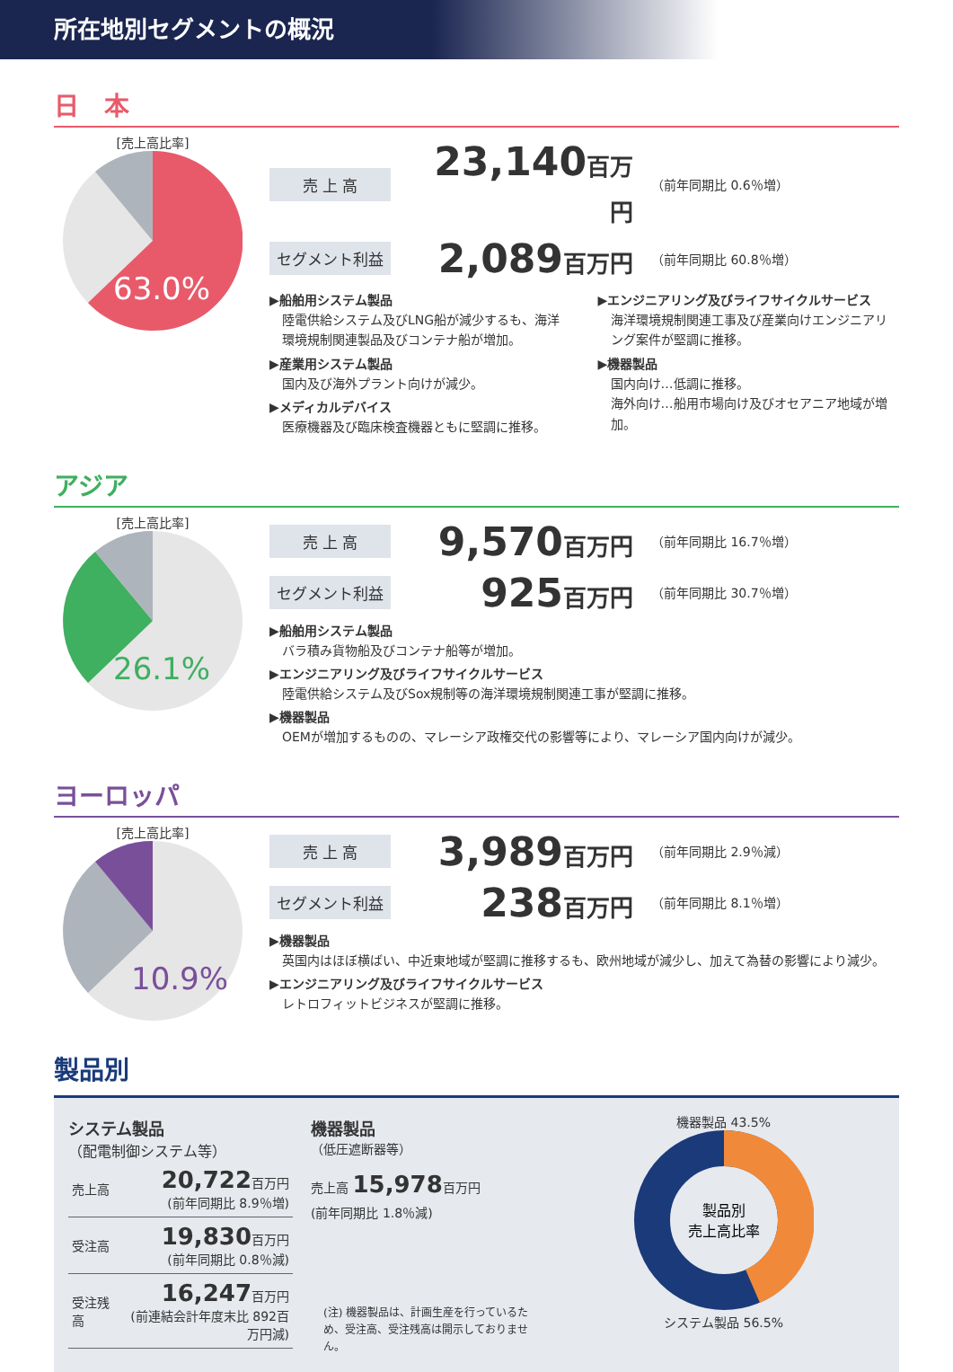所在地別セグメントの概況
日　本
[売上高比率]
63.0%
売 上 高 23,140百万円 （前年同期比 0.6％増）
セグメント利益 2,089百万円 （前年同期比 60.8％増）
▶船舶用システム製品
陸電供給システム及びLNG船が減少するも、海洋環境規制関連製品及びコンテナ船が増加。
▶産業用システム製品
国内及び海外プラント向けが減少。
▶メディカルデバイス
医療機器及び臨床検査機器ともに堅調に推移。
▶エンジニアリング及びライフサイクルサービス
海洋環境規制関連工事及び産業向けエンジニアリング案件が堅調に推移。
▶機器製品
国内向け…低調に推移。
海外向け…船用市場向け及びオセアニア地域が増加。
アジア
[売上高比率]
26.1%
売 上 高 9,570百万円 （前年同期比 16.7％増）
セグメント利益 925百万円 （前年同期比 30.7％増）
▶船舶用システム製品
バラ積み貨物船及びコンテナ船等が増加。
▶エンジニアリング及びライフサイクルサービス
陸電供給システム及びSox規制等の海洋環境規制関連工事が堅調に推移。
▶機器製品
OEMが増加するものの、マレーシア政権交代の影響等により、マレーシア国内向けが減少。
ヨーロッパ
[売上高比率]
10.9%
売 上 高 3,989百万円 （前年同期比 2.9％減）
セグメント利益 238百万円 （前年同期比 8.1％増）
▶機器製品
英国内はほぼ横ばい、中近東地域が堅調に推移するも、欧州地域が減少し、加えて為替の影響により減少。
▶エンジニアリング及びライフサイクルサービス
レトロフィットビジネスが堅調に推移。
製品別
システム製品
（配電制御システム等）
| 売上高 | 20,722 百万円 (前年同期比 8.9％増) |
| 受注高 | 19,830 百万円 (前年同期比 0.8％減) |
| 受注残高 | 16,247 百万円 (前連結会計年度末比 892百万円減) |
機器製品
（低圧遮断器等）
売上高 15,978百万円
(前年同期比 1.8％減)
(注) 機器製品は、計画生産を行っているため、受注高、受注残高は開示しておりません。
機器製品 43.5%
製品別
売上高比率
システム製品 56.5%